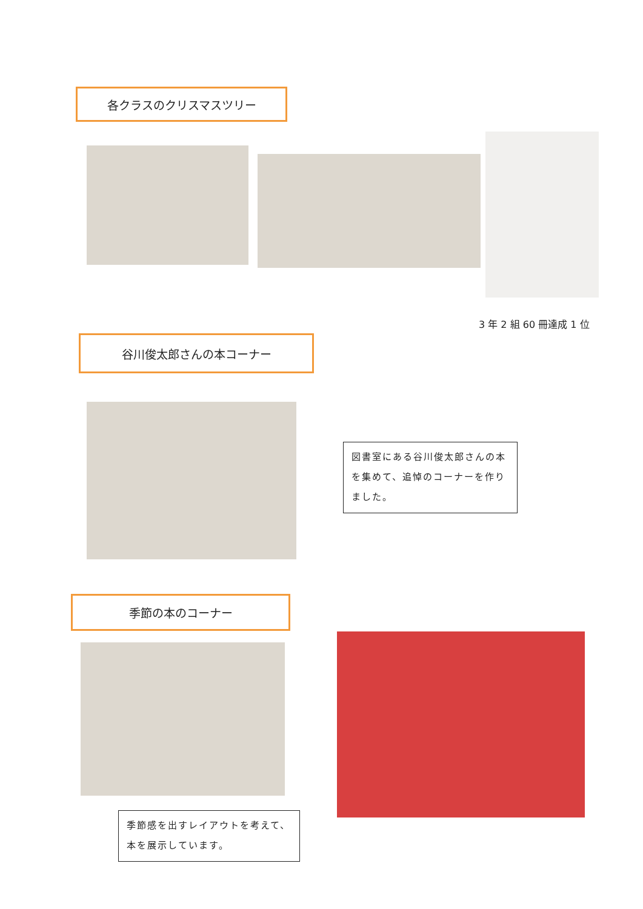各クラスのクリスマスツリー
3 年 2 組 60 冊達成 1 位
谷川俊太郎さんの本コーナー
図書室にある谷川俊太郎さんの本を集めて、追悼のコーナーを作りました。
季節の本のコーナー
季節感を出すレイアウトを考えて、本を展示しています。